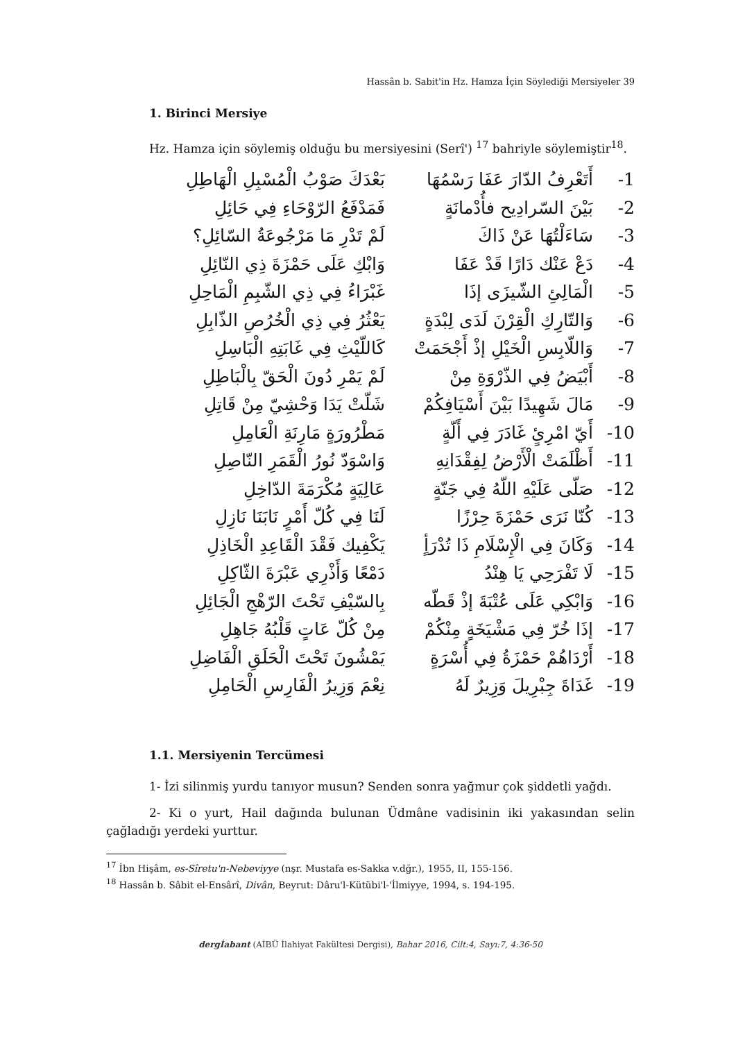Hassân b. Sabit'in Hz. Hamza İçin Söylediği Mersiyeler 39
1. Birinci Mersiye
Hz. Hamza için söylemiş olduğu bu mersiyesini (Serî') <sup>17</sup> bahriyle söylemiştir<sup>18</sup>.
| -1 | أَتَعْرِفُ الدّارَ عَفَا رَسْمُهَا | بَعْدَكَ صَوْبُ الْمُسْبِلِ الْهَاطِلِ |
| -2 | بَيْنَ السّرادِيح فأُدْمانَةٍ | فَمَدْفَعُ الرّوْحَاءِ فِي حَائِلِ |
| -3 | سَاءَلْتُهَا عَنْ ذَاكَ | لَمْ تَدْرِ مَا مَرْجُوعَةُ السّائِلِ؟ |
| -4 | دَعْ عَنْك دَارًا قَدْ عَفَا | وَابْكِ عَلَى حَمْزَةَ ذِي النّائِلِ |
| -5 | الْمَالِئِ الشّيزَى إذَا | غَبْرَاءُ فِي ذِي الشّبِمِ الْمَاحِلِ |
| -6 | وَالتّارِكِ الْقِرْنَ لَدَى لِبْدَةٍ | يَعْثُرُ فِي ذِي الْخُرُصِ الذّابِلِ |
| -7 | وَاللّابِسِ الْخَيْلِ إذْ أَجْحَمَتْ | كَاللّيْثِ فِي غَابَتِهِ الْبَاسِلِ |
| -8 | أَبْيَضُ فِي الذّرْوَةِ مِنْ | لَمْ يَمْرِ دُونَ الْحَقّ بِالْبَاطِلِ |
| -9 | مَالَ شَهِيدًا بَيْنَ أَسْيَافِكُمْ | شَلّتْ يَدَا وَحْشِيّ مِنْ قَاتِلِ |
| -10 | أَيّ امْرِئٍ غَادَرَ فِي أَلّةٍ | مَطْرُورَةٍ مَارِنَةِ الْعَامِلِ |
| -11 | أَظْلَمَتْ الْأَرْضُ لِفِقْدَانِهِ | وَاسْوَدّ نُورُ الْقَمَرِ النّاصِلِ |
| -12 | صَلّى عَلَيْهِ اللّهُ فِي جَنّةٍ | عَالِيَةٍ مُكْرَمَةَ الدّاخِلِ |
| -13 | كُنّا نَرَى حَمْزَةَ حِرْزًا | لَنَا فِي كُلّ أَمْرٍ نَابَنَا نَازِلِ |
| -14 | وَكَانَ فِي الْإِسْلَامِ ذَا تُدْرَأٍ | يَكْفِيك فَقْدَ الْقَاعِدِ الْخَاذِلِ |
| -15 | لَا تَفْرَحِي يَا هِنْدُ | دَمْعًا وَأَذْرِي عَبْرَةَ الثّاكِلِ |
| -16 | وَابْكِي عَلَى عُتْبَةَ إذْ قَطّه | بِالسّيْفِ تَحْتَ الرّهْجِ الْجَائِلِ |
| -17 | إذَا خُرّ فِي مَشْيَخَةٍ مِنْكُمْ | مِنْ كُلّ عَاتٍ قَلْبُهُ جَاهِلِ |
| -18 | أَرْدَاهُمْ حَمْزَةُ فِي أُسْرَةٍ | يَمْشُونَ تَحْتَ الْحَلَقِ الْفَاضِلِ |
| -19 | غَدَاةَ جِبْرِيلَ وَزِيرٌ لَهُ | نِعْمَ وَزِيرُ الْفَارِسِ الْحَامِلِ |
1.1. Mersiyenin Tercümesi
1- İzi silinmiş yurdu tanıyor musun? Senden sonra yağmur çok şiddetli yağdı.
2- Ki o yurt, Hail dağında bulunan Üdmâne vadisinin iki yakasından selin çağladığı yerdeki yurttur.
<sup>17</sup> İbn Hişâm, es-Sîretu'n-Nebeviyye (nşr. Mustafa es-Sakka v.dğr.), 1955, II, 155-156.
<sup>18</sup> Hassân b. Sâbit el-Ensârî, Divân, Beyrut: Dâru'l-Kütübi'l-'İlmiyye, 1994, s. 194-195.
dergİabant (AİBÜ İlahiyat Fakültesi Dergisi), Bahar 2016, Cilt:4, Sayı:7, 4:36-50